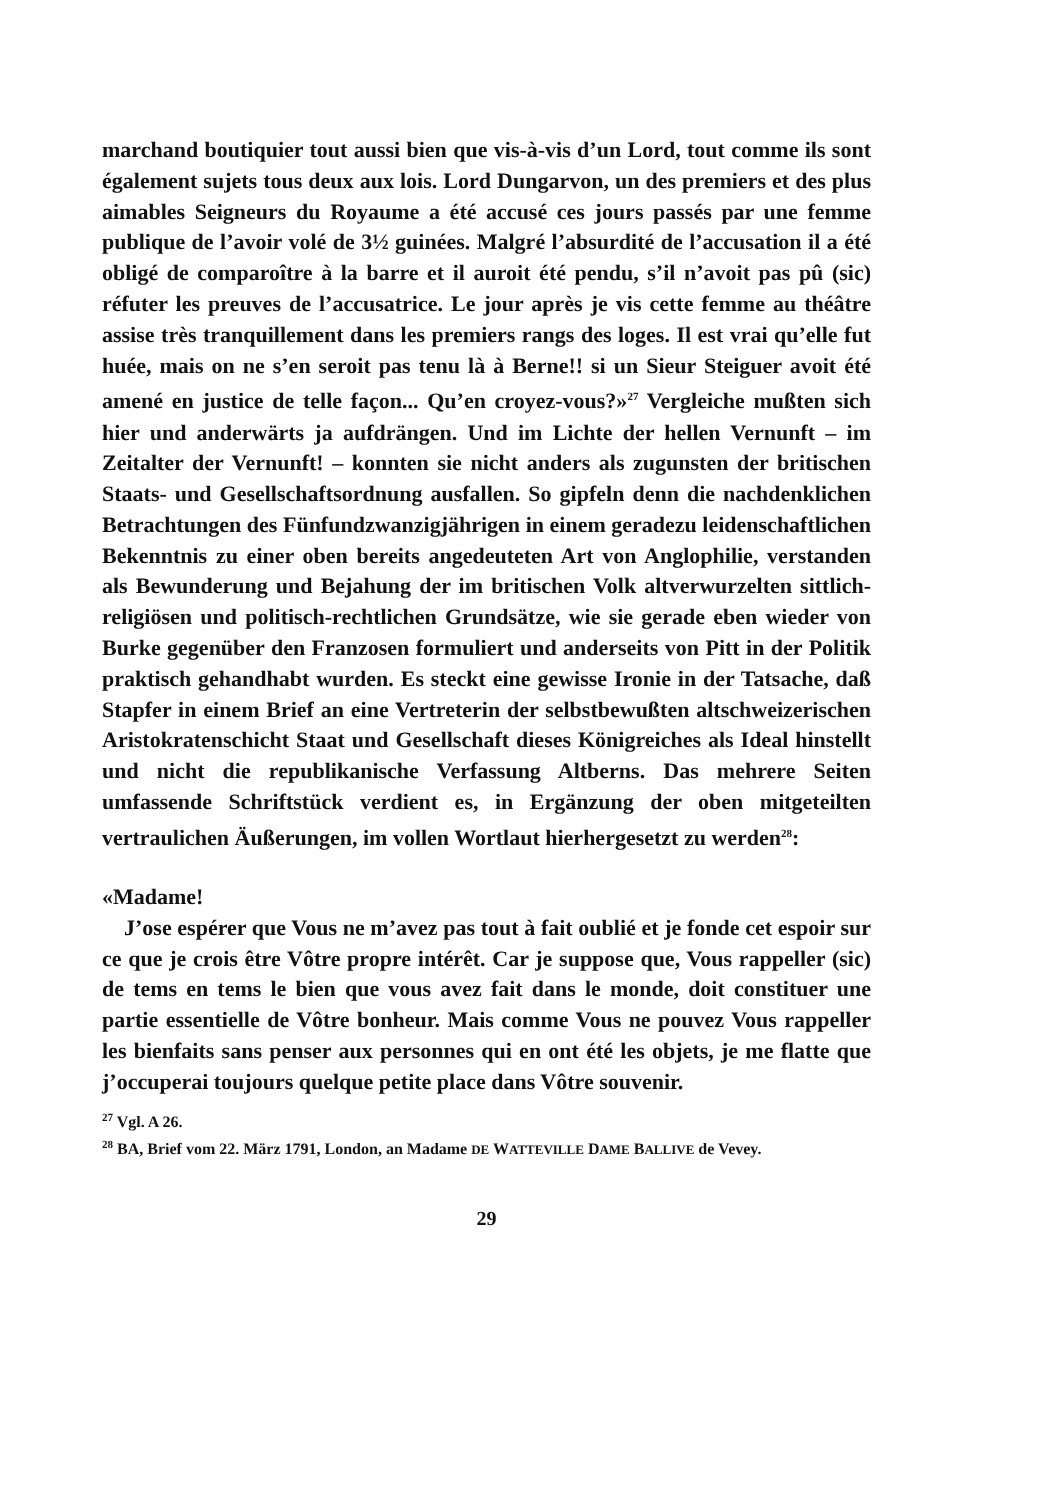marchand boutiquier tout aussi bien que vis-à-vis d’un Lord, tout comme ils sont également sujets tous deux aux lois. Lord Dungarvon, un des premiers et des plus aimables Seigneurs du Royaume a été accusé ces jours passés par une femme publique de l’avoir volé de 3½ guinées. Malgré l’absurdité de l’accusation il a été obligé de comparoître à la barre et il auroit été pendu, s’il n’avoit pas pû (sic) réfuter les preuves de l’accusatrice. Le jour après je vis cette femme au théâtre assise très tranquillement dans les premiers rangs des loges. Il est vrai qu’elle fut huée, mais on ne s’en seroit pas tenu là à Berne!! si un Sieur Steiguer avoit été amené en justice de telle façon... Qu’en croyez-vous?»<sup>27</sup> Vergleiche mußten sich hier und anderwärts ja aufdrängen. Und im Lichte der hellen Vernunft – im Zeitalter der Vernunft! – konnten sie nicht anders als zugunsten der britischen Staats- und Gesellschaftsordnung ausfallen. So gipfeln denn die nachdenklichen Betrachtungen des Fünfundzwanzigjährigen in einem geradezu leidenschaftlichen Bekenntnis zu einer oben bereits angedeuteten Art von Anglophilie, verstanden als Bewunderung und Bejahung der im britischen Volk altverwurzelten sittlich-religiösen und politisch-rechtlichen Grundsätze, wie sie gerade eben wieder von Burke gegenüber den Franzosen formuliert und anderseits von Pitt in der Politik praktisch gehandhabt wurden. Es steckt eine gewisse Ironie in der Tatsache, daß Stapfer in einem Brief an eine Vertreterin der selbstbewußten altschweizerischen Aristokratenschicht Staat und Gesellschaft dieses Königreiches als Ideal hinstellt und nicht die republikanische Verfassung Altberns. Das mehrere Seiten umfassende Schriftstück verdient es, in Ergänzung der oben mitgeteilten vertraulichen Äußerungen, im vollen Wortlaut hierhergesetzt zu werden<sup>28</sup>:
«Madame!
J’ose espérer que Vous ne m’avez pas tout à fait oublié et je fonde cet espoir sur ce que je crois être Vôtre propre intérêt. Car je suppose que, Vous rappeller (sic) de tems en tems le bien que vous avez fait dans le monde, doit constituer une partie essentielle de Vôtre bonheur. Mais comme Vous ne pouvez Vous rappeller les bienfaits sans penser aux personnes qui en ont été les objets, je me flatte que j’occuperai toujours quelque petite place dans Vôtre souvenir.
<sup>27</sup> Vgl. A 26.
<sup>28</sup> BA, Brief vom 22. März 1791, London, an Madame DE WATTEVILLE DAME BALLIVE de Vevey.
29